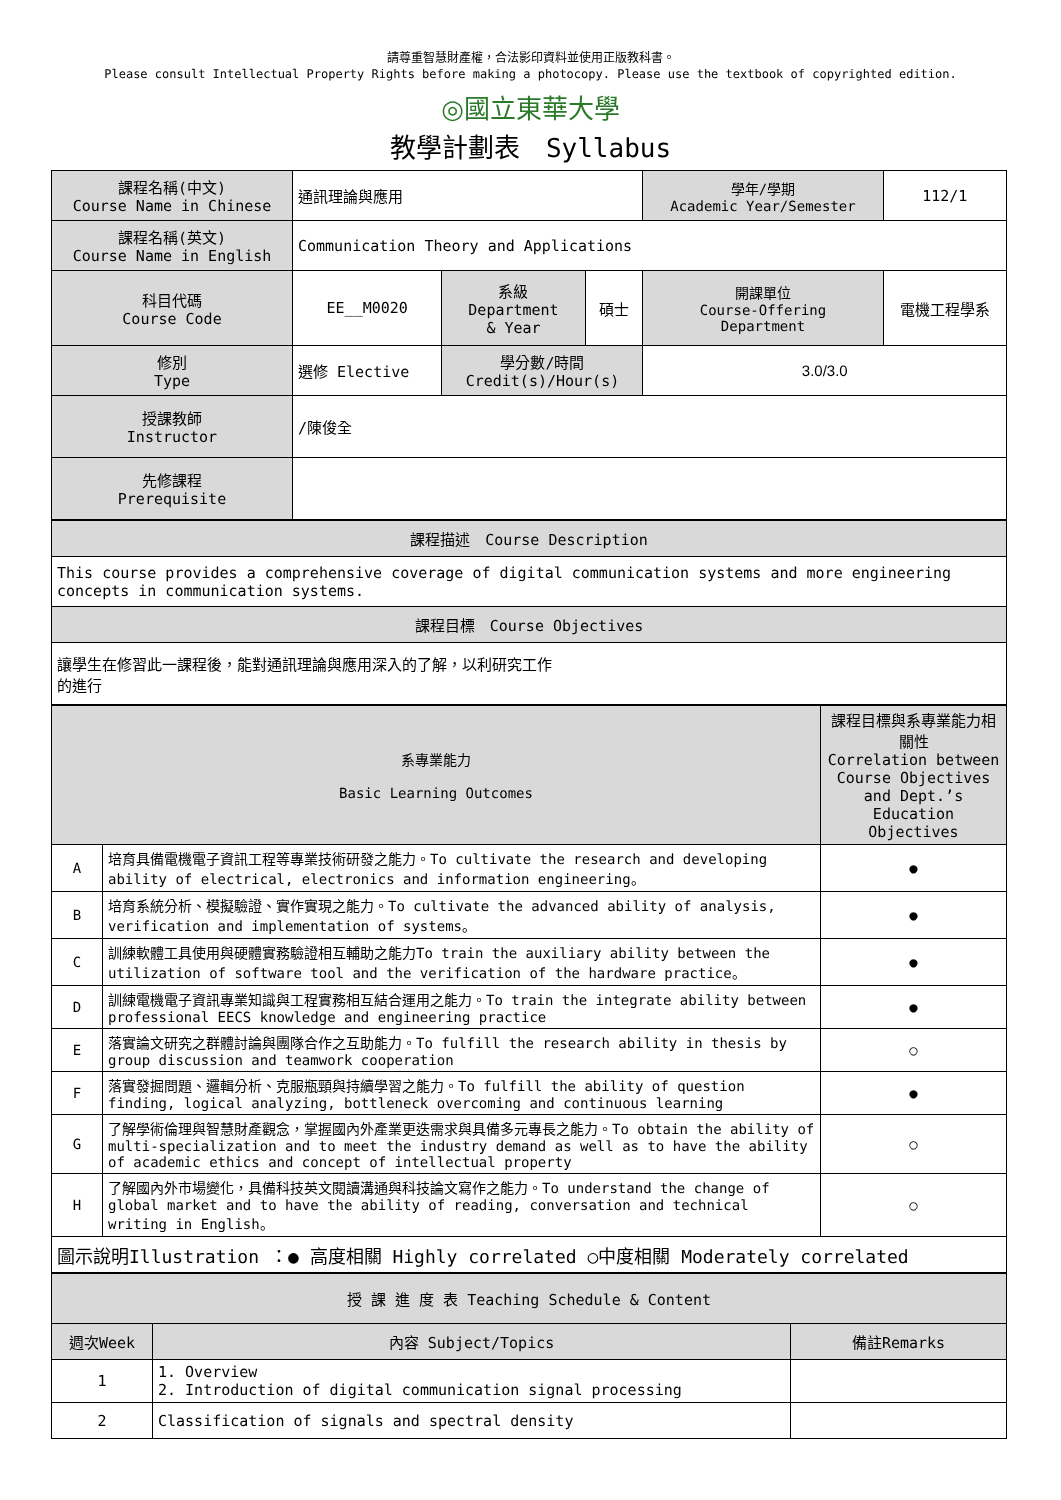請尊重智慧財產權，合法影印資料並使用正版教科書。
Please consult Intellectual Property Rights before making a photocopy. Please use the textbook of copyrighted edition.
◎國立東華大學
教學計劃表　Syllabus
| 課程名稱(中文) Course Name in Chinese | 通訊理論與應用 | | | 學年/學期 Academic Year/Semester | | 112/1 |
| 課程名稱(英文) Course Name in English | Communication Theory and Applications | | | | | |
| 科目代碼 Course Code | EE__M0020 | 系級 Department & Year | 碩士 | 開課單位 Course-Offering Department | 電機工程學系 | |
| 修別 Type | 選修 Elective | 學分數/時間 Credit(s)/Hour(s) | | 3.0/3.0 | | |
| 授課教師 Instructor | /陳俊全 | | | | | |
| 先修課程 Prerequisite | | | | | | |
| 課程描述 Course Description |
| This course provides a comprehensive coverage of digital communication systems and more engineering concepts in communication systems. |
| 課程目標 Course Objectives |
| 讓學生在修習此一課程後，能對通訊理論與應用深入的了解，以利研究工作 的進行 |
| 系專業能力 Basic Learning Outcomes | | 課程目標與系專業能力相關性 Correlation between Course Objectives and Dept.’s Education Objectives |
| A | 培育具備電機電子資訊工程等專業技術研發之能力。To cultivate the research and developing ability of electrical, electronics and information engineering。 | ● |
| B | 培育系統分析、模擬驗證、實作實現之能力。To cultivate the advanced ability of analysis, verification and implementation of systems。 | ● |
| C | 訓練軟體工具使用與硬體實務驗證相互輔助之能力To train the auxiliary ability between the utilization of software tool and the verification of the hardware practice。 | ● |
| D | 訓練電機電子資訊專業知識與工程實務相互結合運用之能力。To train the integrate ability between professional EECS knowledge and engineering practice | ● |
| E | 落實論文研究之群體討論與團隊合作之互助能力。To fulfill the research ability in thesis by group discussion and teamwork cooperation | ○ |
| F | 落實發掘問題、邏輯分析、克服瓶頸與持續學習之能力。To fulfill the ability of question finding, logical analyzing, bottleneck overcoming and continuous learning | ● |
| G | 了解學術倫理與智慧財產觀念，掌握國內外產業更迭需求與具備多元專長之能力。To obtain the ability of multi-specialization and to meet the industry demand as well as to have the ability of academic ethics and concept of intellectual property | ○ |
| H | 了解國內外市場變化，具備科技英文閱讀溝通與科技論文寫作之能力。To understand the change of global market and to have the ability of reading, conversation and technical writing in English。 | ○ |
| 圖示說明Illustration ：● 高度相關 Highly correlated ○中度相關 Moderately correlated | | |
| 授 課 進 度 表 Teaching Schedule & Content | | |
| 週次Week | 內容 Subject/Topics | 備註Remarks |
| 1 | 1. Overview 2. Introduction of digital communication signal processing | |
| 2 | Classification of signals and spectral density | |